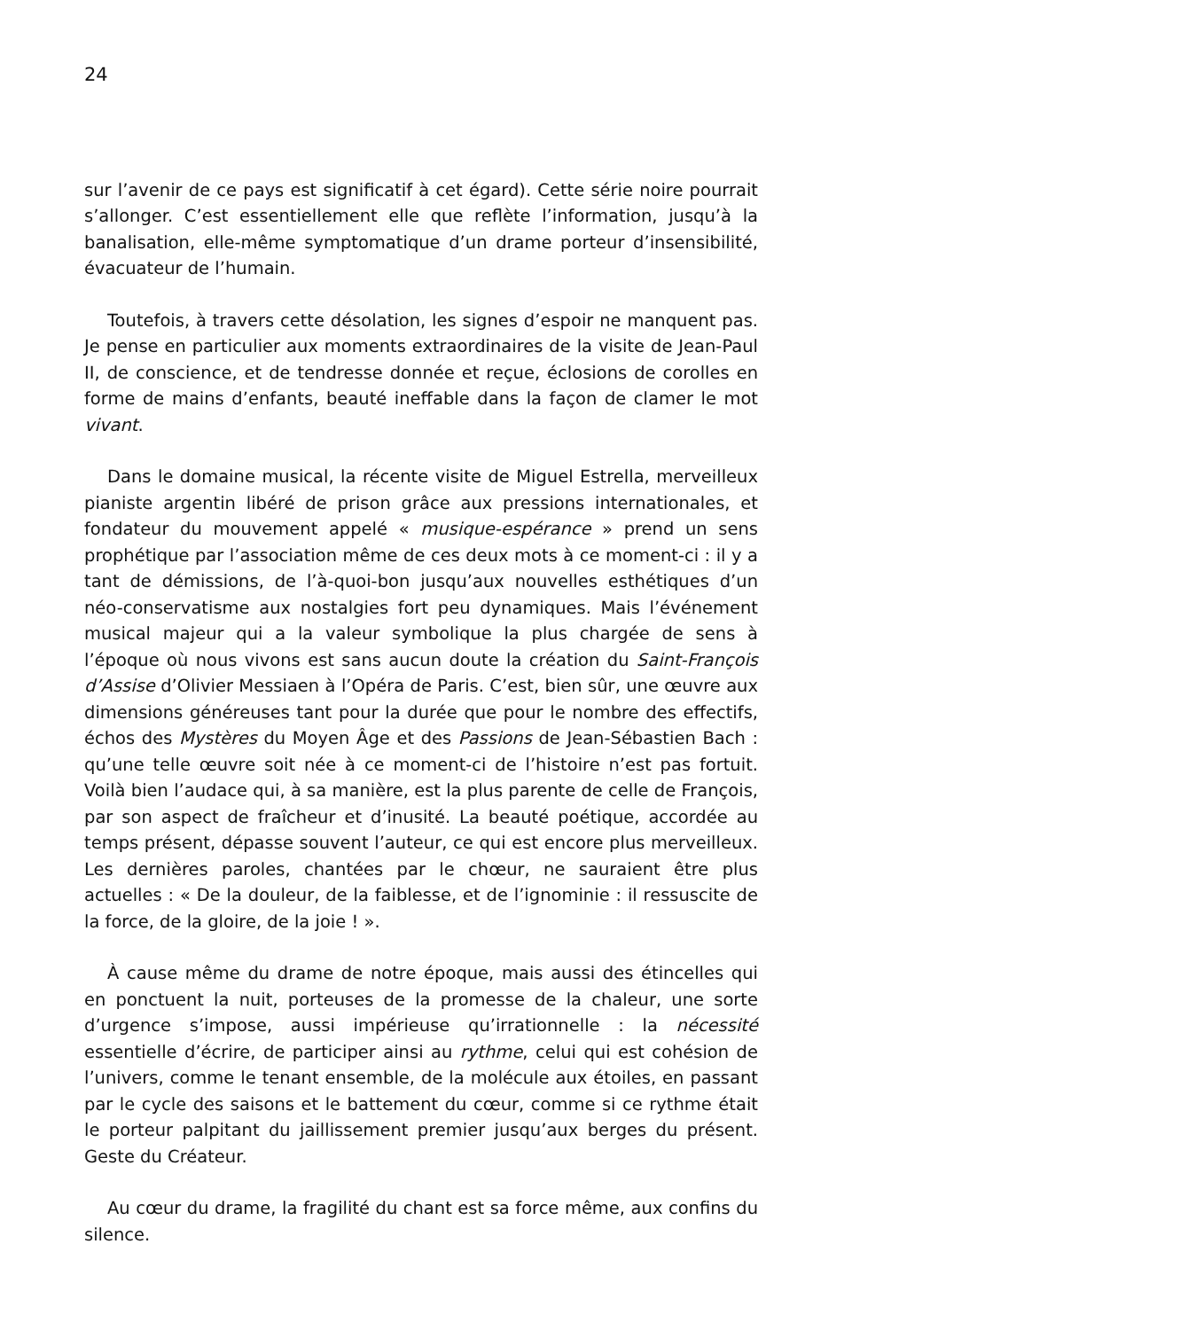24
sur l’avenir de ce pays est significatif à cet égard). Cette série noire pourrait s’allonger. C’est essentiellement elle que reflète l’information, jusqu’à la banalisation, elle-même symptomatique d’un drame porteur d’insensibilité, évacuateur de l’humain.
Toutefois, à travers cette désolation, les signes d’espoir ne manquent pas. Je pense en particulier aux moments extraordinaires de la visite de Jean-Paul II, de conscience, et de tendresse donnée et reçue, éclosions de corolles en forme de mains d’enfants, beauté ineffable dans la façon de clamer le mot vivant.
Dans le domaine musical, la récente visite de Miguel Estrella, merveilleux pianiste argentin libéré de prison grâce aux pressions internationales, et fondateur du mouvement appelé « musique-espérance » prend un sens prophétique par l’association même de ces deux mots à ce moment-ci : il y a tant de démissions, de l’à-quoi-bon jusqu’aux nouvelles esthétiques d’un néo-conservatisme aux nostalgies fort peu dynamiques. Mais l’événement musical majeur qui a la valeur symbolique la plus chargée de sens à l’époque où nous vivons est sans aucun doute la création du Saint-François d’Assise d’Olivier Messiaen à l’Opéra de Paris. C’est, bien sûr, une œuvre aux dimensions généreuses tant pour la durée que pour le nombre des effectifs, échos des Mystères du Moyen Âge et des Passions de Jean-Sébastien Bach : qu’une telle œuvre soit née à ce moment-ci de l’histoire n’est pas fortuit. Voilà bien l’audace qui, à sa manière, est la plus parente de celle de François, par son aspect de fraîcheur et d’inusité. La beauté poétique, accordée au temps présent, dépasse souvent l’auteur, ce qui est encore plus merveilleux. Les dernières paroles, chantées par le chœur, ne sauraient être plus actuelles : « De la douleur, de la faiblesse, et de l’ignominie : il ressuscite de la force, de la gloire, de la joie ! ».
À cause même du drame de notre époque, mais aussi des étincelles qui en ponctuent la nuit, porteuses de la promesse de la chaleur, une sorte d’urgence s’impose, aussi impérieuse qu’irrationnelle : la nécessité essentielle d’écrire, de participer ainsi au rythme, celui qui est cohésion de l’univers, comme le tenant ensemble, de la molécule aux étoiles, en passant par le cycle des saisons et le battement du cœur, comme si ce rythme était le porteur palpitant du jaillissement premier jusqu’aux berges du présent. Geste du Créateur.
Au cœur du drame, la fragilité du chant est sa force même, aux confins du silence.